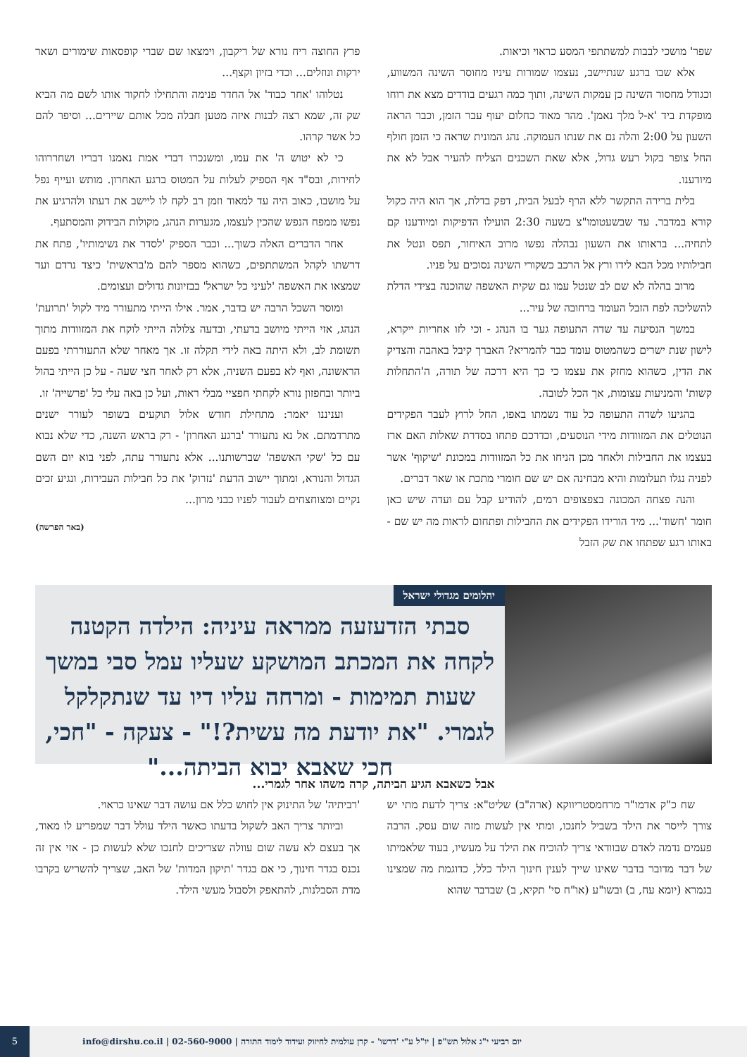שפר' מושכי לבבות למשתתפי המסע כראוי וכיאות.
אלא שבו ברגע שנתיישב, נעצמו שמורות עיניו מחוסר השינה המשווע, וכגודל מחסור השינה כן עמקות השינה, ותוך כמה רגעים בודדים מצא את רוחו מופקדת ביד 'א-ל מלך נאמן'. מהר מאוד כחלום יעוף עבר הזמן, וכבר הראה השעון על 2:00 והלה נם את שנתו העמוקה. נהג המונית שראה כי הזמן חולף החל צופר בקול רעש גדול, אלא שאת השכנים הצליח להעיר אבל לא את מיודענו.
בלית ברירה התקשר ללא הרף לבעל הבית, דפק בדלת, אך הוא היה כקול קורא במדבר. עד שבשעטומו"צ בשעה 2:30 הועילו הדפיקות ומיודענו קם לתחיה... בראותו את השעון נבהלה נפשו מרוב האיחור, תפס ונטל את חבילותיו מכל הבא לידו ורץ אל הרכב כשקורי השינה נסוכים על פניו.
מרוב בהלה לא שם לב שנטל עמו גם שקית האשפה שהוכנה בצידי הדלת להשליכה לפח הזבל העומד ברחובה של עיר...
במשך הנסיעה עד שדה התעופה גער בו הנהג - וכי לזו אחריות ייקרא, לישון שנת ישרים כשהמטוס עומד כבר להמריא? האברך קיבל באהבה והצדיק את הדין, כשהוא מחזק את עצמו כי כך היא דרכה של תורה, ה'התחלות קשות' והמניעות עצומות, אך הכל לטובה.
בהגיעו לשדה התעופה כל עוד נשמתו באפו, החל לרוץ לעבר הפקידים הנוטלים את המזוודות מידי הנוסעים, וכדרכם פתחו בסדרת שאלות האם ארז בעצמו את החבילות ולאחר מכן הניחו את כל המזוודות במכונת 'שיקוף' אשר לפניה נגלו תעלומות והיא מבחינה אם יש שם חומרי מתכת או שאר דברים.
והנה פצחה המכונה בצפצופים רמים, להודיע קבל עם ועדה שיש כאן חומר 'חשוד'... מיד הורידו הפקידים את החבילות ופתחום לראות מה יש שם - באותו רגע שפתחו את שק הזבל
פרץ החוצה ריח נורא של ריקבון, וימצאו שם שברי קופסאות שימורים ושאר ירקות ונוזלים... וכדי בזיון וקצף...
נטלוהו 'אחר כבוד' אל החדר פנימה והתחילו לחקור אותו לשם מה הביא שק זה, שמא רצה לבנות איזה מטען חבלה מכל אותם שיירים... וסיפר להם כל אשר קרהו.
כי לא יטוש ה' את עמו, ומשנכרו דברי אמת נאמנו דבריו ושחררוהו לחירות, ובס"ד אף הספיק לעלות על המטוס ברגע האחרון. מותש ועייף נפל על מושבו, כאוב היה עד למאוד וזמן רב לקח לו ליישב את דעתו ולהרגיע את נפשו ממפח הנפש שהכין לעצמו, מגערות הנהג, מקולות הבידוק והמסתעף.
אחר הדברים האלה כשוך... וכבר הספיק 'לסדר את נשימותיו', פתח את דרשתו לקהל המשתתפים, כשהוא מספר להם מ'בראשית' כיצד נרדם ועד שמצאו את האשפה 'לעיני כל ישראל' בבזיונות גדולים ועצומים.
ומוסר השכל הרבה יש בדבר, אמר. אילו הייתי מתעורר מיד לקול 'תרועת' הנהג, אזי הייתי מיושב בדעתי, ובדעה צלולה הייתי לוקח את המזוודות מתוך תשומת לב, ולא היתה באה לידי תקלה זו. אך מאחר שלא התעוררתי בפעם הראשונה, ואף לא בפעם השניה, אלא רק לאחר חצי שעה - על כן הייתי בהול ביותר ובחפזון נורא לקחתי חפציי מבלי ראות, ועל כן באה עלי כל 'פרשייה' זו.
ועניננו יאמר: מתחילת חודש אלול תוקעים בשופר לעורר ישנים מתרדמתם. אל נא נתעורר 'ברגע האחרון' - רק בראש השנה, כדי שלא נבוא עם כל 'שקי האשפה' שברשותנו... אלא נתעורר עתה, לפני בוא יום השם הגדול והנורא, ומתוך יישוב הדעת 'נזרוק' את כל חבילות העבירות, ונגיע זכים נקיים ומצוחצחים לעבור לפניו כבני מרון...
(באר הפרשה)
יהלומים מגדולי ישראל
סבתי הזדעזעה ממראה עיניה: הילדה הקטנה לקחה את המכתב המושקע שעליו עמל סבי במשך שעות תמימות - ומרחה עליו דיו עד שנתקלקל לגמרי. "את יודעת מה עשית?!" - צעקה - "חכי, חכי שאבא יבוא הביתה..."
אבל כשאבא הגיע הביתה, קרה משהו אחר לגמרי...
שח כ"ק אדמו"ר מרחמסטריווקא (ארה"ב) שליט"א: צריך לדעת מתי יש צורך לייסר את הילד בשביל לחנכו, ומתי אין לעשות מזה שום עסק. הרבה פעמים נדמה לאדם שבוודאי צריך להוכיח את הילד על מעשיו, בעוד שלאמיתו של דבר מדובר בדבר שאינו שייך לענין חינוך הילד כלל, כדוגמת מה שמצינו בגמרא (יומא עח, ב) ובשו"ע (או"ח סי' תקיא, ב) שבדבר שהוא
'רביתיה' של התינוק אין לחוש כלל אם עושה דבר שאינו כראוי.
וביותר צריך האב לשקול בדעתו כאשר הילד עולל דבר שמפריע לו מאוד, אך בעצם לא עשה שום עוולה שצריכים לחנכו שלא לעשות כן - אזי אין זה נכנס בגדר חינוך, כי אם בגדר 'תיקון המדות' של האב, שצריך להשריש בקרבו מדת הסבלנות, להתאפק ולסבול מעשי הילד.
יום רביעי י"ג אלול תש"פ | יו"ל ע"י 'דרשו' - קרן עולמית לחיזוק ועידוד לימוד התורה | 02-560-9000 | info@dirshu.co.il
5